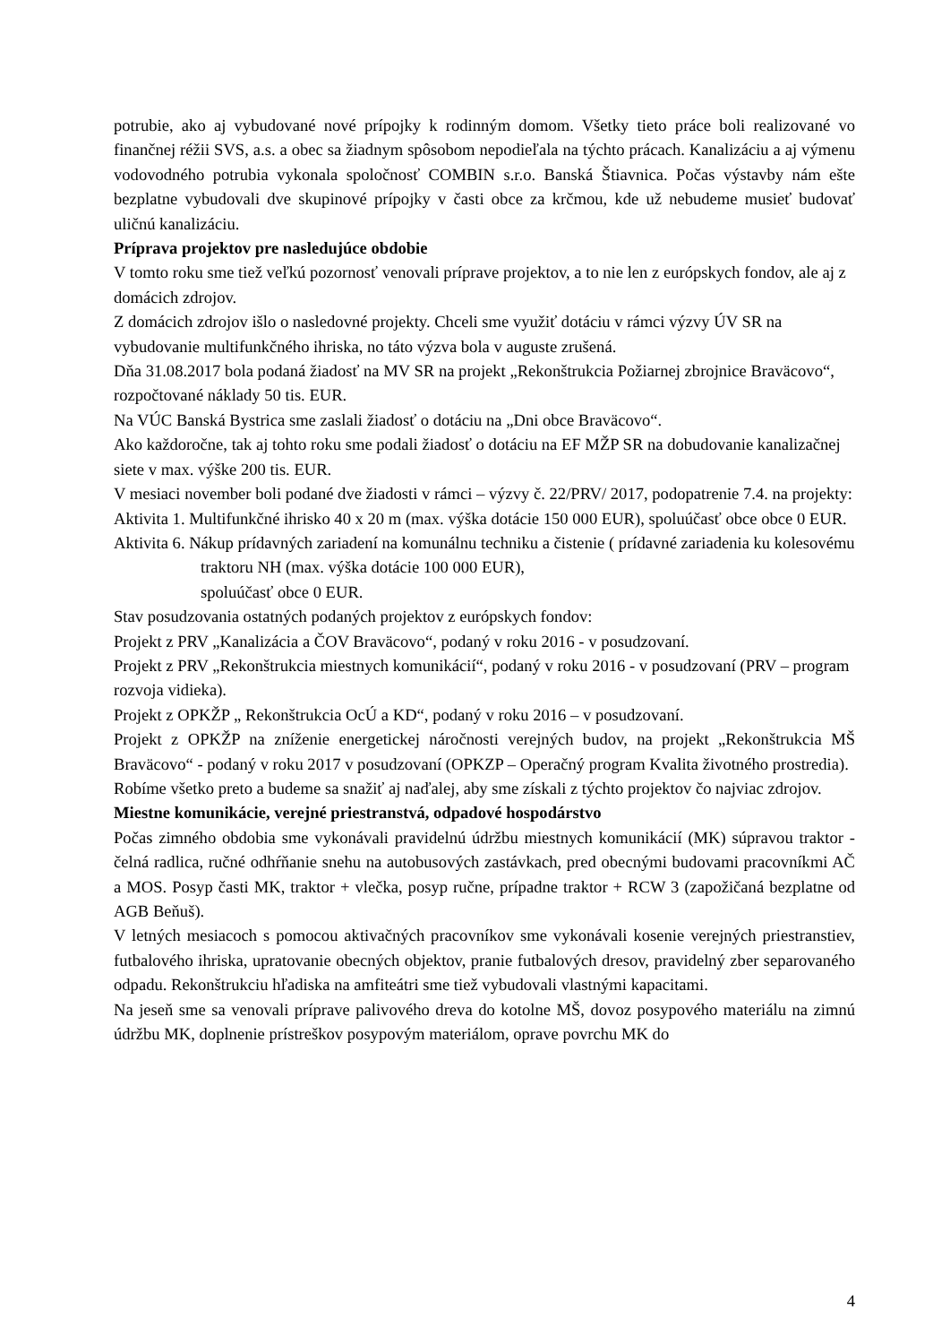potrubie, ako aj vybudované nové prípojky k rodinným domom. Všetky tieto práce boli realizované vo finančnej réžii SVS, a.s. a obec sa žiadnym spôsobom nepodieľala na týchto prácach. Kanalizáciu a aj výmenu vodovodného potrubia vykonala spoločnosť COMBIN s.r.o. Banská Štiavnica. Počas výstavby nám ešte bezplatne vybudovali dve skupinové prípojky v časti obce za krčmou, kde už nebudeme musieť budovať uličnú kanalizáciu.
Príprava projektov pre nasledujúce obdobie
V tomto roku sme tiež veľkú pozornosť venovali príprave projektov, a to nie len z európskych fondov, ale aj z domácich zdrojov.
Z domácich zdrojov išlo o nasledovné projekty. Chceli sme využiť dotáciu v rámci výzvy ÚV SR na vybudovanie multifunkčného ihriska, no táto výzva bola v auguste zrušená.
Dňa 31.08.2017 bola podaná žiadosť na MV SR na projekt „Rekonštrukcia Požiarnej zbrojnice Braväcovo“, rozpočtované náklady 50 tis. EUR.
Na VÚC Banská Bystrica sme zaslali žiadosť o dotáciu na „Dni obce Braväcovo“.
Ako každoročne, tak aj tohto roku sme podali žiadosť o dotáciu na EF MŽP SR na dobudovanie kanalizačnej siete v max. výške 200 tis. EUR.
V mesiaci november boli podané dve žiadosti v rámci – výzvy č. 22/PRV/ 2017, podopatrenie 7.4. na projekty:
Aktivita 1. Multifunkčné ihrisko 40 x 20 m (max. výška dotácie 150 000 EUR), spoluúčasť obce obce 0 EUR.
Aktivita 6. Nákup prídavných zariadení na komunálnu techniku a čistenie ( prídavné zariadenia ku kolesovému traktoru NH (max. výška dotácie 100 000 EUR),
spoluúčasť obce 0 EUR.
Stav posudzovania ostatných podaných projektov z európskych fondov:
Projekt z PRV „Kanalizácia a ČOV Braväcovo“, podaný v roku 2016 - v posudzovaní.
Projekt z PRV „Rekonštrukcia miestnych komunikácií“, podaný v roku 2016 - v posudzovaní (PRV – program rozvoja vidieka).
Projekt z OPKŽP „ Rekonštrukcia OcÚ a KD“, podaný v roku 2016 – v posudzovaní.
Projekt z OPKŽP na zníženie energetickej náročnosti verejných budov, na projekt „Rekonštrukcia MŠ Braväcovo“ - podaný v roku 2017 v posudzovaní (OPKZP – Operačný program Kvalita životného prostredia).
Robíme všetko preto a budeme sa snažiť aj naďalej, aby sme získali z týchto projektov čo najviac zdrojov.
Miestne komunikácie, verejné priestranstvá, odpadové hospodárstvo
Počas zimného obdobia sme vykonávali pravidelnú údržbu miestnych komunikácií (MK) súpravou traktor - čelná radlica, ručné odhŕňanie snehu na autobusových zastávkach, pred obecnými budovami pracovníkmi AČ a MOS. Posyp časti MK, traktor + vlečka, posyp ručne, prípadne traktor + RCW 3 (zapožičaná bezplatne od AGB Beňuš).
V letných mesiacoch s pomocou aktivačných pracovníkov sme vykonávali kosenie verejných priestranstiev, futbalového ihriska, upratovanie obecných objektov, pranie futbalových dresov, pravidelný zber separovaného odpadu. Rekonštrukciu hľadiska na amfiteátri sme tiež vybudovali vlastnými kapacitami.
Na jeseň sme sa venovali príprave palivového dreva do kotolne MŠ, dovoz posypového materiálu na zimnú údržbu MK, doplnenie prístreškov posypovým materiálom, oprave povrchu MK do
4